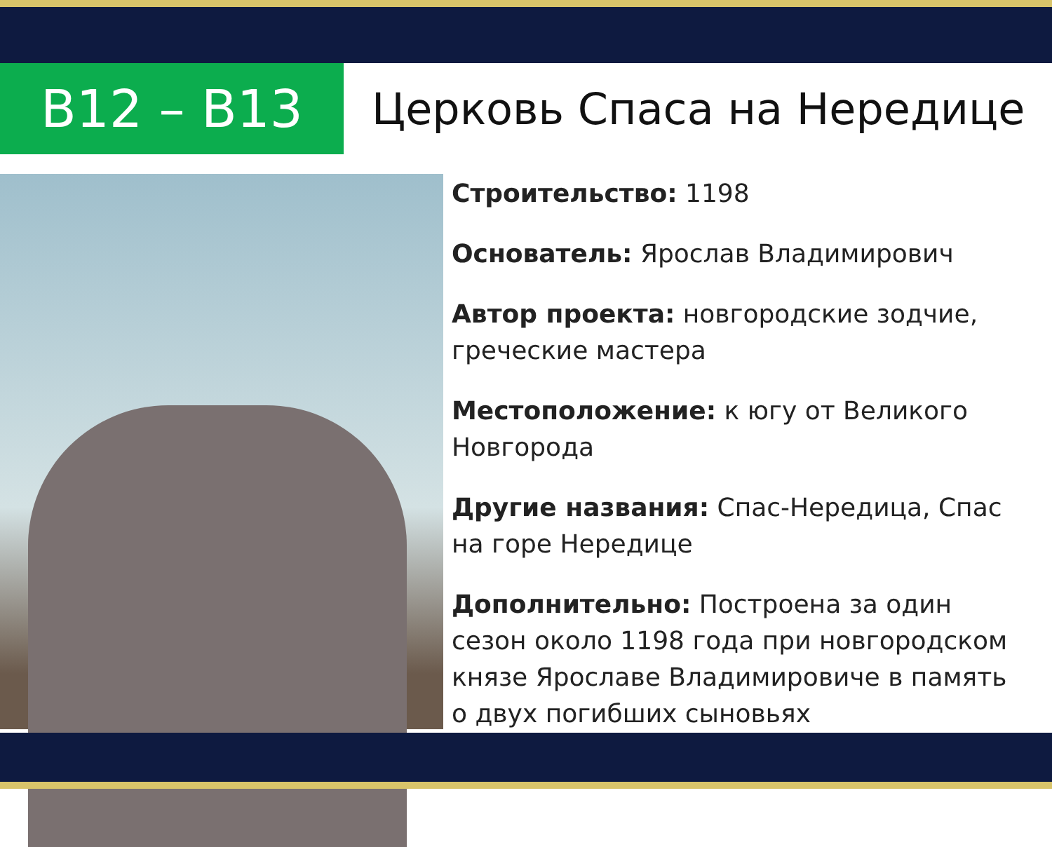В12 – В13
Церковь Спаса на Нередице
Строительство: 1198
Основатель: Ярослав Владимирович
Автор проекта: новгородские зодчие, греческие мастера
Местоположение: к югу от Великого Новгорода
Другие названия: Спас-Нередица, Спас на горе Нередице
Дополнительно: Построена за один сезон около 1198 года при новгородском князе Ярославе Владимировиче в память о двух погибших сыновьях